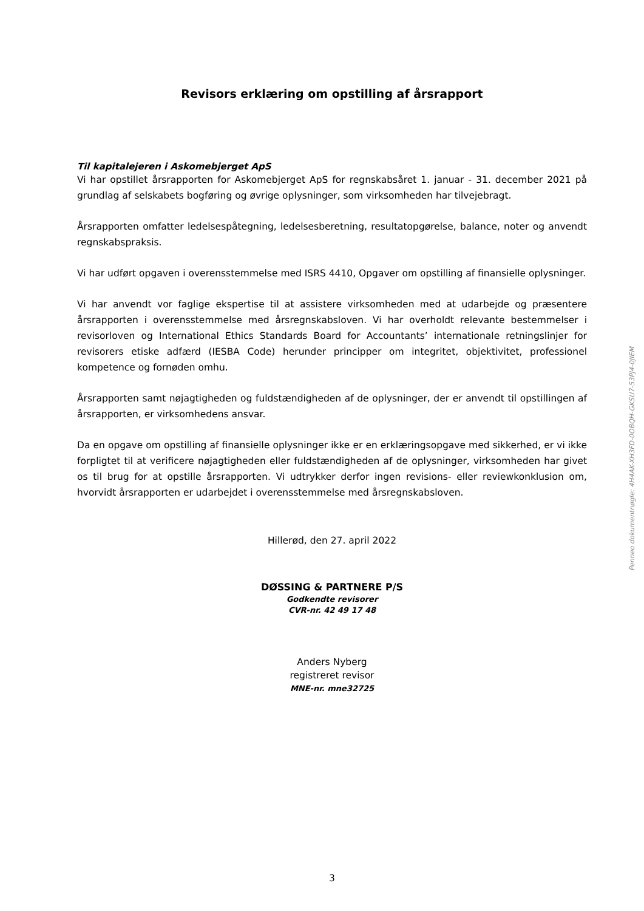Revisors erklæring om opstilling af årsrapport
Til kapitalejeren i Askomebjerget ApS
Vi har opstillet årsrapporten for Askomebjerget ApS for regnskabsåret 1. januar - 31. december 2021 på grundlag af selskabets bogføring og øvrige oplysninger, som virksomheden har tilvejebragt.
Årsrapporten omfatter ledelsespåtegning, ledelsesberetning, resultatopgørelse, balance, noter og anvendt regnskabspraksis.
Vi har udført opgaven i overensstemmelse med ISRS 4410, Opgaver om opstilling af finansielle oplysninger.
Vi har anvendt vor faglige ekspertise til at assistere virksomheden med at udarbejde og præsentere årsrapporten i overensstemmelse med årsregnskabsloven. Vi har overholdt relevante bestemmelser i revisorloven og International Ethics Standards Board for Accountants’ internationale retningslinjer for revisorers etiske adfærd (IESBA Code) herunder principper om integritet, objektivitet, professionel kompetence og fornøden omhu.
Årsrapporten samt nøjagtigheden og fuldstændigheden af de oplysninger, der er anvendt til opstillingen af årsrapporten, er virksomhedens ansvar.
Da en opgave om opstilling af finansielle oplysninger ikke er en erklæringsopgave med sikkerhed, er vi ikke forpligtet til at verificere nøjagtigheden eller fuldstændigheden af de oplysninger, virksomheden har givet os til brug for at opstille årsrapporten. Vi udtrykker derfor ingen revisions- eller reviewkonklusion om, hvorvidt årsrapporten er udarbejdet i overensstemmelse med årsregnskabsloven.
Hillerød, den 27. april 2022
DØSSING & PARTNERE P/S
Godkendte revisorer
CVR-nr. 42 49 17 48
Anders Nyberg
registreret revisor
MNE-nr. mne32725
3
Penneo dokumentnøgle: 4H4AK-XH3FD-0OBQH-GKSU7-53PJ4-0JIEM